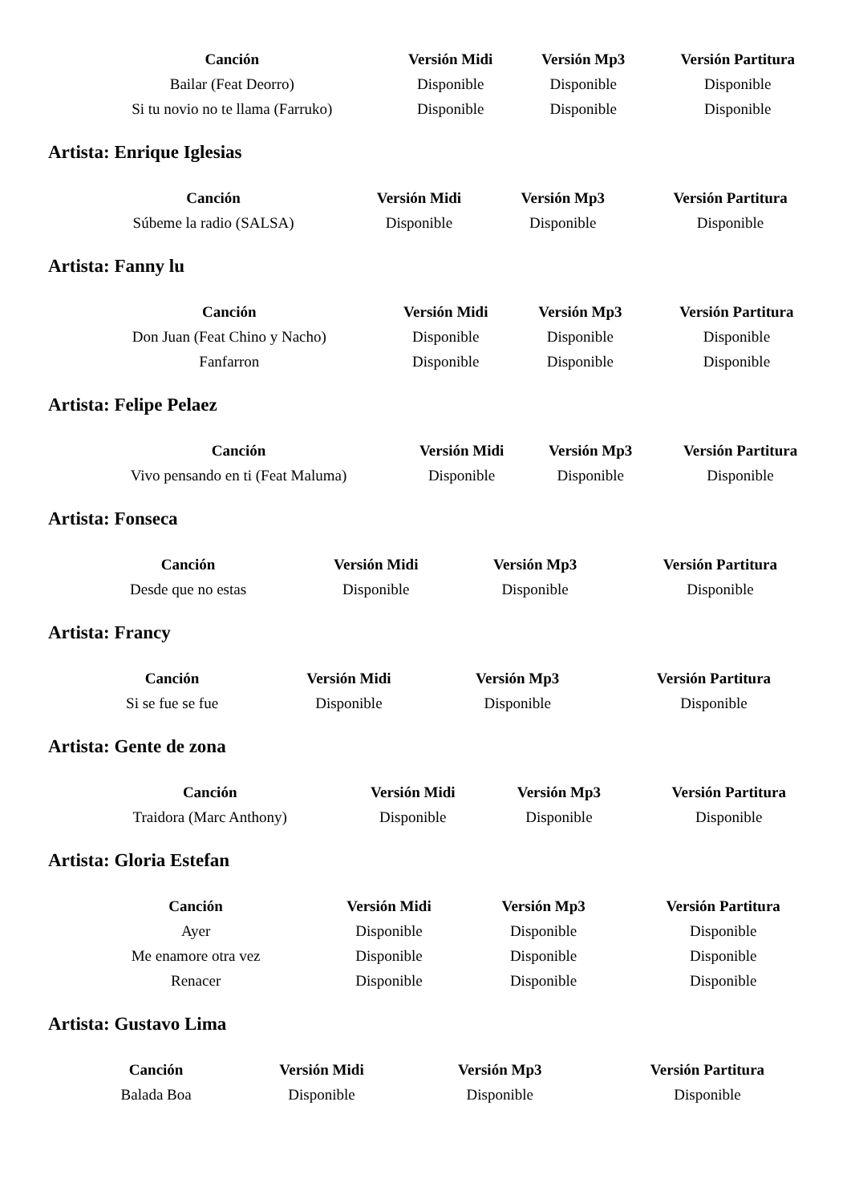| Canción | Versión Midi | Versión Mp3 | Versión Partitura |
| --- | --- | --- | --- |
| Bailar (Feat Deorro) | Disponible | Disponible | Disponible |
| Si tu novio no te llama (Farruko) | Disponible | Disponible | Disponible |
Artista: Enrique Iglesias
| Canción | Versión Midi | Versión Mp3 | Versión Partitura |
| --- | --- | --- | --- |
| Súbeme la radio (SALSA) | Disponible | Disponible | Disponible |
Artista: Fanny lu
| Canción | Versión Midi | Versión Mp3 | Versión Partitura |
| --- | --- | --- | --- |
| Don Juan (Feat Chino y Nacho) | Disponible | Disponible | Disponible |
| Fanfarron | Disponible | Disponible | Disponible |
Artista: Felipe Pelaez
| Canción | Versión Midi | Versión Mp3 | Versión Partitura |
| --- | --- | --- | --- |
| Vivo pensando en ti (Feat Maluma) | Disponible | Disponible | Disponible |
Artista: Fonseca
| Canción | Versión Midi | Versión Mp3 | Versión Partitura |
| --- | --- | --- | --- |
| Desde que no estas | Disponible | Disponible | Disponible |
Artista: Francy
| Canción | Versión Midi | Versión Mp3 | Versión Partitura |
| --- | --- | --- | --- |
| Si se fue se fue | Disponible | Disponible | Disponible |
Artista: Gente de zona
| Canción | Versión Midi | Versión Mp3 | Versión Partitura |
| --- | --- | --- | --- |
| Traidora (Marc Anthony) | Disponible | Disponible | Disponible |
Artista: Gloria Estefan
| Canción | Versión Midi | Versión Mp3 | Versión Partitura |
| --- | --- | --- | --- |
| Ayer | Disponible | Disponible | Disponible |
| Me enamore otra vez | Disponible | Disponible | Disponible |
| Renacer | Disponible | Disponible | Disponible |
Artista: Gustavo Lima
| Canción | Versión Midi | Versión Mp3 | Versión Partitura |
| --- | --- | --- | --- |
| Balada Boa | Disponible | Disponible | Disponible |